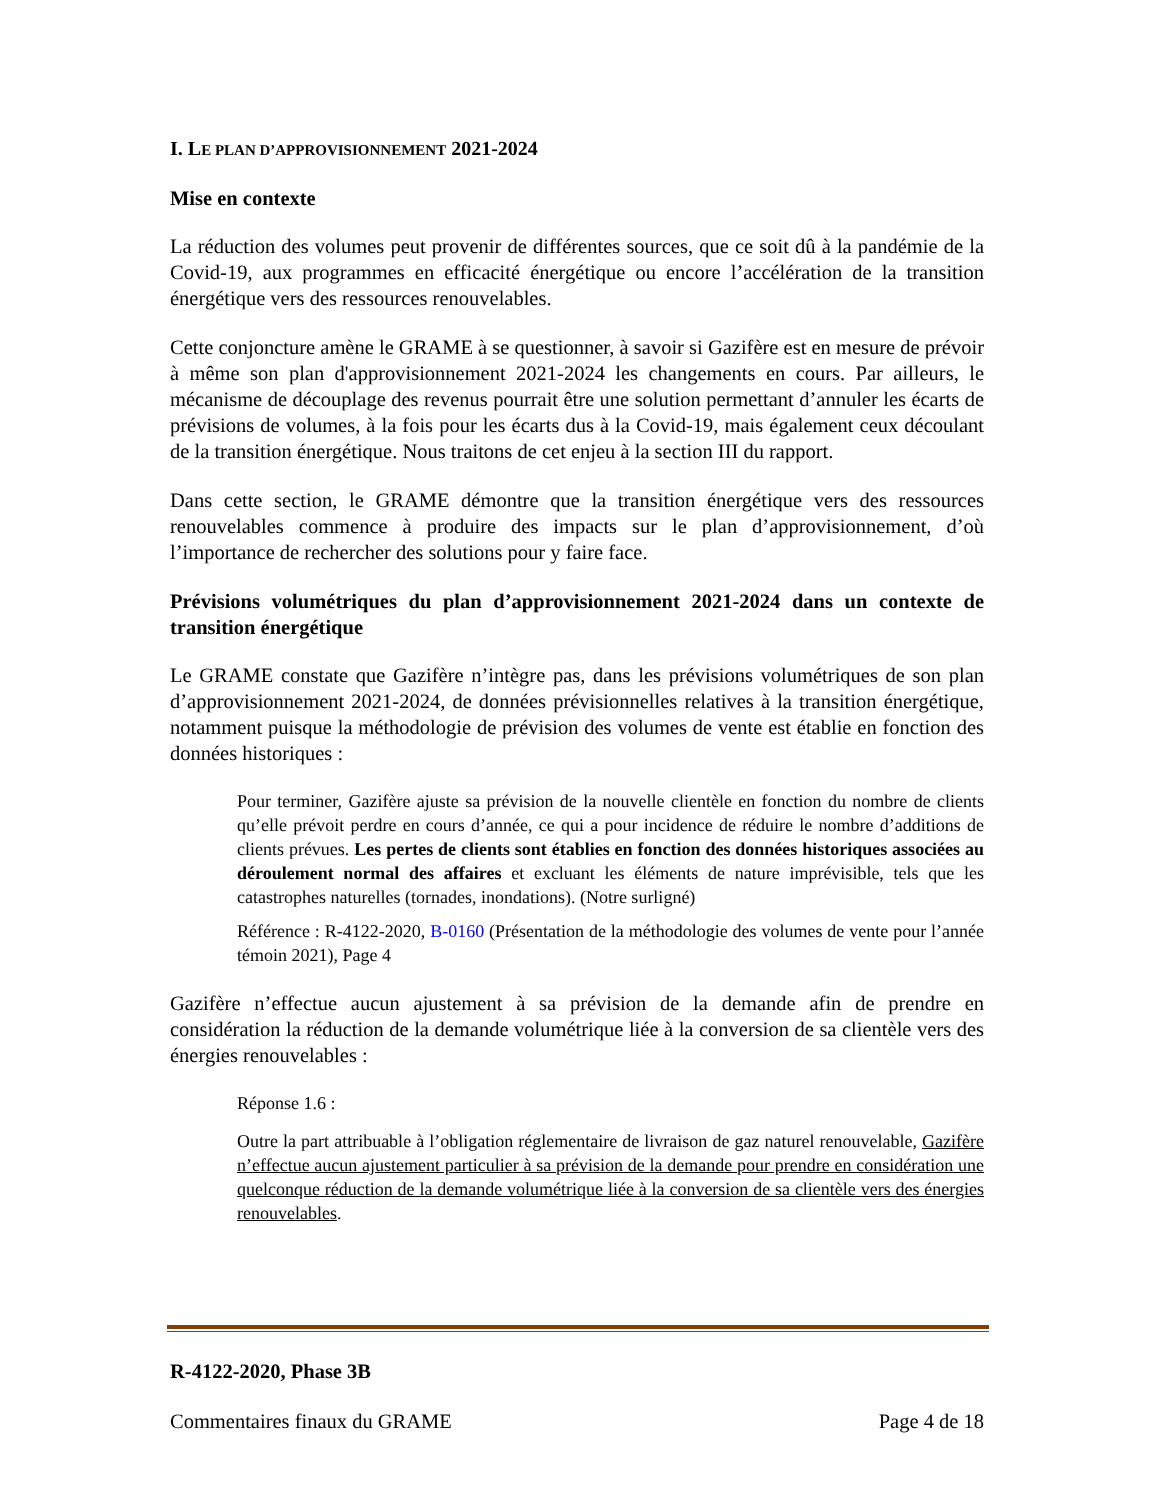I. LE PLAN D’APPROVISIONNEMENT 2021-2024
Mise en contexte
La réduction des volumes peut provenir de différentes sources, que ce soit dû à la pandémie de la Covid-19, aux programmes en efficacité énergétique ou encore l’accélération de la transition énergétique vers des ressources renouvelables.
Cette conjoncture amène le GRAME à se questionner, à savoir si Gazifère est en mesure de prévoir à même son plan d'approvisionnement 2021-2024 les changements en cours. Par ailleurs, le mécanisme de découplage des revenus pourrait être une solution permettant d’annuler les écarts de prévisions de volumes, à la fois pour les écarts dus à la Covid-19, mais également ceux découlant de la transition énergétique. Nous traitons de cet enjeu à la section III du rapport.
Dans cette section, le GRAME démontre que la transition énergétique vers des ressources renouvelables commence à produire des impacts sur le plan d’approvisionnement, d’où l’importance de rechercher des solutions pour y faire face.
Prévisions volumétriques du plan d’approvisionnement 2021-2024 dans un contexte de transition énergétique
Le GRAME constate que Gazifère n’intègre pas, dans les prévisions volumétriques de son plan d’approvisionnement 2021-2024, de données prévisionnelles relatives à la transition énergétique, notamment puisque la méthodologie de prévision des volumes de vente est établie en fonction des données historiques :
Pour terminer, Gazifère ajuste sa prévision de la nouvelle clientèle en fonction du nombre de clients qu’elle prévoit perdre en cours d’année, ce qui a pour incidence de réduire le nombre d’additions de clients prévues. Les pertes de clients sont établies en fonction des données historiques associées au déroulement normal des affaires et excluant les éléments de nature imprévisible, tels que les catastrophes naturelles (tornades, inondations). (Notre surligné)
Référence : R-4122-2020, B-0160 (Présentation de la méthodologie des volumes de vente pour l’année témoin 2021), Page 4
Gazifère n’effectue aucun ajustement à sa prévision de la demande afin de prendre en considération la réduction de la demande volumétrique liée à la conversion de sa clientèle vers des énergies renouvelables :
Réponse 1.6 :
Outre la part attribuable à l’obligation réglementaire de livraison de gaz naturel renouvelable, Gazifère n’effectue aucun ajustement particulier à sa prévision de la demande pour prendre en considération une quelconque réduction de la demande volumétrique liée à la conversion de sa clientèle vers des énergies renouvelables.
R-4122-2020, Phase 3B
Commentaires finaux du GRAME Page 4 de 18